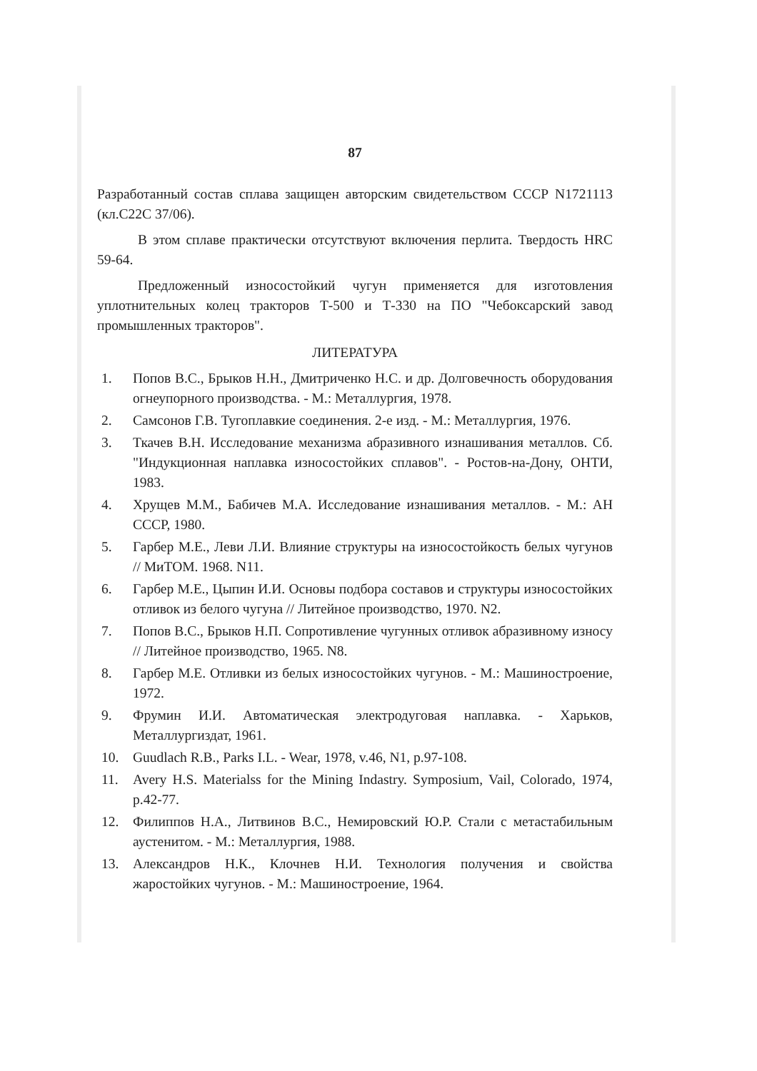87
Разработанный состав сплава защищен авторским свидетельством СССР N1721113 (кл.С22С 37/06).
В этом сплаве практически отсутствуют включения перлита. Твердость HRC 59-64.
Предложенный износостойкий чугун применяется для изготовления уплотнительных колец тракторов Т-500 и Т-330 на ПО "Чебоксарский завод промышленных тракторов".
ЛИТЕРАТУРА
1. Попов В.С., Брыков Н.Н., Дмитриченко Н.С. и др. Долговечность оборудования огнеупорного производства. - М.: Металлургия, 1978.
2. Самсонов Г.В. Тугоплавкие соединения. 2-е изд. - М.: Металлургия, 1976.
3. Ткачев В.Н. Исследование механизма абразивного изнашивания металлов. Сб. "Индукционная наплавка износостойких сплавов". - Ростов-на-Дону, ОНТИ, 1983.
4. Хрущев М.М., Бабичев М.А. Исследование изнашивания металлов. - М.: АН СССР, 1980.
5. Гарбер М.Е., Леви Л.И. Влияние структуры на износостойкость белых чугунов // МиТОМ. 1968. N11.
6. Гарбер М.Е., Цыпин И.И. Основы подбора составов и структуры износостойких отливок из белого чугуна // Литейное производство, 1970. N2.
7. Попов В.С., Брыков Н.П. Сопротивление чугунных отливок абразивному износу // Литейное производство, 1965. N8.
8. Гарбер М.Е. Отливки из белых износостойких чугунов. - М.: Машиностроение, 1972.
9. Фрумин И.И. Автоматическая электродуговая наплавка. - Харьков, Металлургиздат, 1961.
10. Guudlach R.B., Parks I.L. - Wear, 1978, v.46, N1, p.97-108.
11. Avery H.S. Materialss for the Mining Indastry. Symposium, Vail, Colorado, 1974, p.42-77.
12. Филиппов Н.А., Литвинов В.С., Немировский Ю.Р. Стали с метастабильным аустенитом. - М.: Металлургия, 1988.
13. Александров Н.К., Клочнев Н.И. Технология получения и свойства жаростойких чугунов. - М.: Машиностроение, 1964.